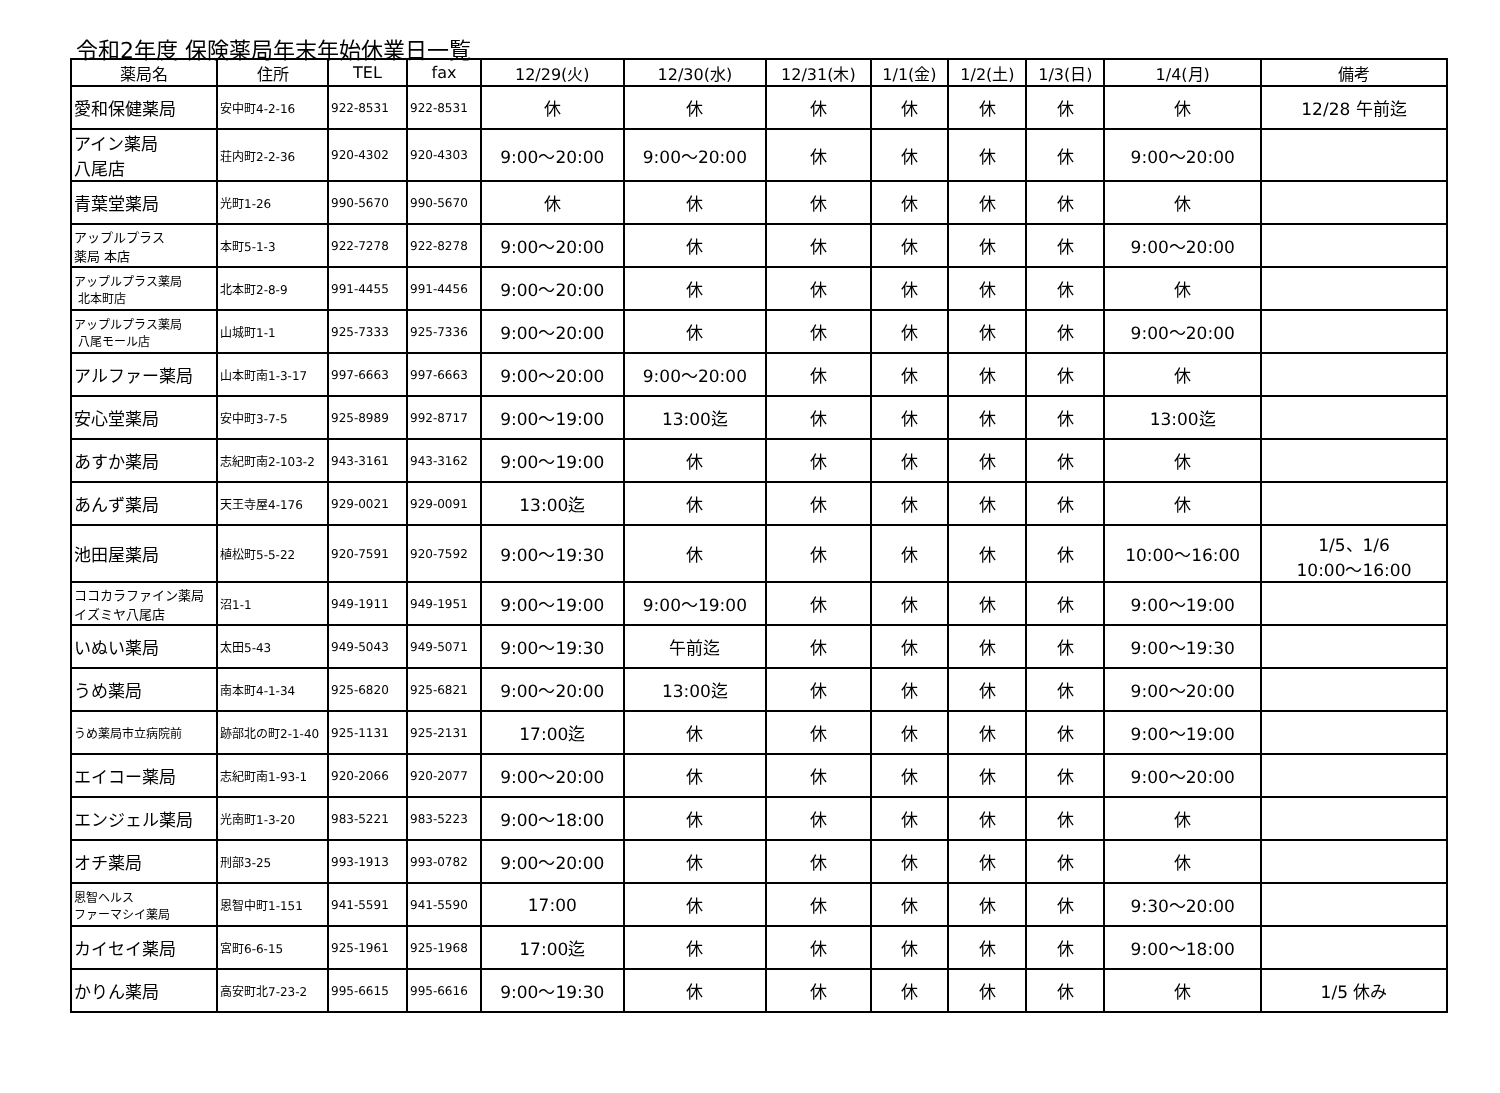令和2年度 保険薬局年末年始休業日一覧
| 薬局名 | 住所 | TEL | fax | 12/29(火) | 12/30(水) | 12/31(木) | 1/1(金) | 1/2(土) | 1/3(日) | 1/4(月) | 備考 |
| --- | --- | --- | --- | --- | --- | --- | --- | --- | --- | --- | --- |
| 愛和保健薬局 | 安中町4-2-16 | 922-8531 | 922-8531 | 休 | 休 | 休 | 休 | 休 | 休 | 休 | 12/28 午前迄 |
| アイン薬局 八尾店 | 荘内町2-2-36 | 920-4302 | 920-4303 | 9:00～20:00 | 9:00～20:00 | 休 | 休 | 休 | 休 | 9:00～20:00 | |
| 青葉堂薬局 | 光町1-26 | 990-5670 | 990-5670 | 休 | 休 | 休 | 休 | 休 | 休 | 休 | |
| アップルプラス 薬局 本店 | 本町5-1-3 | 922-7278 | 922-8278 | 9:00～20:00 | 休 | 休 | 休 | 休 | 休 | 9:00～20:00 | |
| アップルプラス薬局 北本町店 | 北本町2-8-9 | 991-4455 | 991-4456 | 9:00～20:00 | 休 | 休 | 休 | 休 | 休 | 休 | |
| アップルプラス薬局 八尾モール店 | 山城町1-1 | 925-7333 | 925-7336 | 9:00～20:00 | 休 | 休 | 休 | 休 | 休 | 9:00～20:00 | |
| アルファー薬局 | 山本町南1-3-17 | 997-6663 | 997-6663 | 9:00～20:00 | 9:00～20:00 | 休 | 休 | 休 | 休 | 休 | |
| 安心堂薬局 | 安中町3-7-5 | 925-8989 | 992-8717 | 9:00～19:00 | 13:00迄 | 休 | 休 | 休 | 休 | 13:00迄 | |
| あすか薬局 | 志紀町南2-103-2 | 943-3161 | 943-3162 | 9:00～19:00 | 休 | 休 | 休 | 休 | 休 | 休 | |
| あんず薬局 | 天王寺屋4-176 | 929-0021 | 929-0091 | 13:00迄 | 休 | 休 | 休 | 休 | 休 | 休 | |
| 池田屋薬局 | 植松町5-5-22 | 920-7591 | 920-7592 | 9:00～19:30 | 休 | 休 | 休 | 休 | 休 | 10:00～16:00 | 1/5、1/6 10:00～16:00 |
| ココカラファイン薬局 イズミヤ八尾店 | 沼1-1 | 949-1911 | 949-1951 | 9:00～19:00 | 9:00～19:00 | 休 | 休 | 休 | 休 | 9:00～19:00 | |
| いぬい薬局 | 太田5-43 | 949-5043 | 949-5071 | 9:00～19:30 | 午前迄 | 休 | 休 | 休 | 休 | 9:00～19:30 | |
| うめ薬局 | 南本町4-1-34 | 925-6820 | 925-6821 | 9:00～20:00 | 13:00迄 | 休 | 休 | 休 | 休 | 9:00～20:00 | |
| うめ薬局市立病院前 | 跡部北の町2-1-40 | 925-1131 | 925-2131 | 17:00迄 | 休 | 休 | 休 | 休 | 休 | 9:00～19:00 | |
| エイコー薬局 | 志紀町南1-93-1 | 920-2066 | 920-2077 | 9:00～20:00 | 休 | 休 | 休 | 休 | 休 | 9:00～20:00 | |
| エンジェル薬局 | 光南町1-3-20 | 983-5221 | 983-5223 | 9:00～18:00 | 休 | 休 | 休 | 休 | 休 | 休 | |
| オチ薬局 | 刑部3-25 | 993-1913 | 993-0782 | 9:00～20:00 | 休 | 休 | 休 | 休 | 休 | 休 | |
| 恩智ヘルス ファーマシイ薬局 | 恩智中町1-151 | 941-5591 | 941-5590 | 17:00 | 休 | 休 | 休 | 休 | 休 | 9:30～20:00 | |
| カイセイ薬局 | 宮町6-6-15 | 925-1961 | 925-1968 | 17:00迄 | 休 | 休 | 休 | 休 | 休 | 9:00～18:00 | |
| かりん薬局 | 高安町北7-23-2 | 995-6615 | 995-6616 | 9:00～19:30 | 休 | 休 | 休 | 休 | 休 | 休 | 1/5 休み |